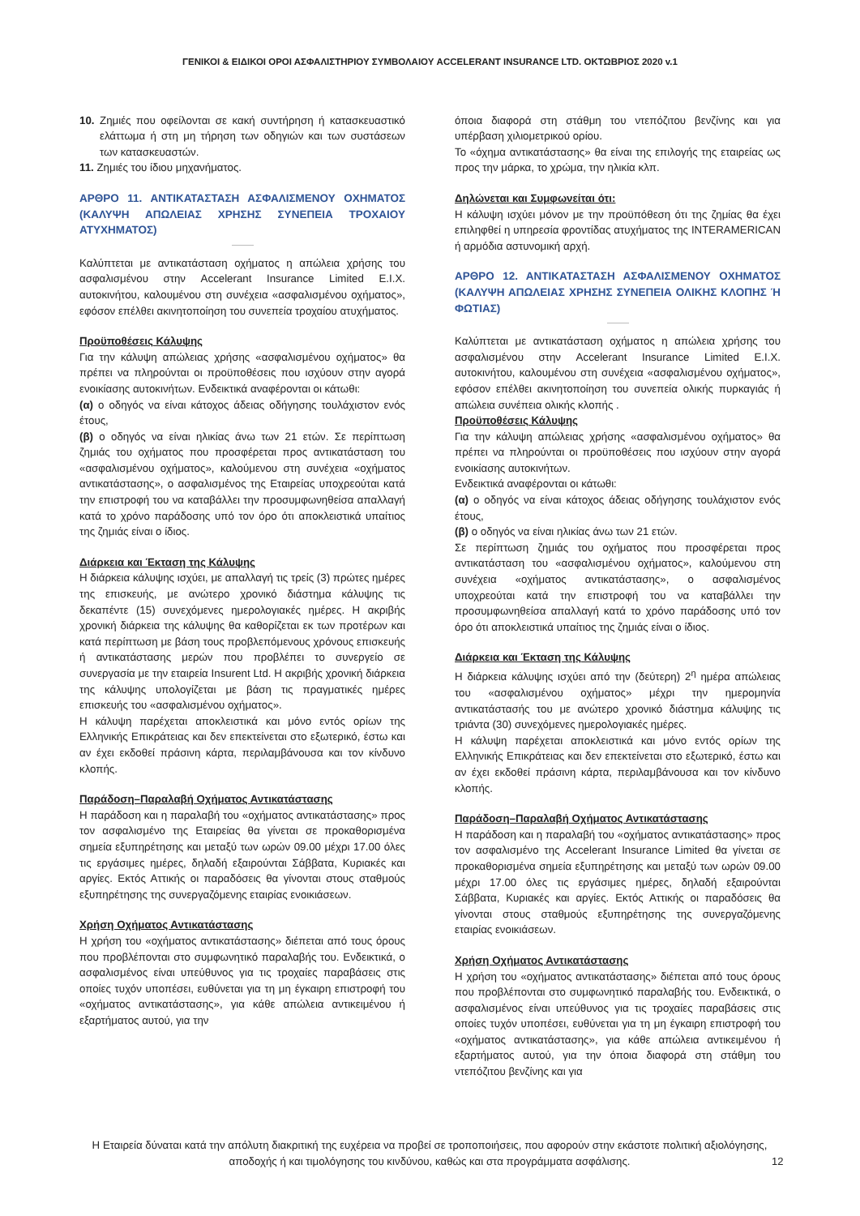ΓΕΝΙΚΟΙ & ΕΙΔΙΚΟΙ ΟΡΟΙ ΑΣΦΑΛΙΣΤΗΡΙΟΥ ΣΥΜΒΟΛΑΙΟΥ ACCELERANT INSURANCE LTD. ΟΚΤΩΒΡΙΟΣ 2020 v.1
10. Ζημιές που οφείλονται σε κακή συντήρηση ή κατασκευαστικό ελάττωμα ή στη μη τήρηση των οδηγιών και των συστάσεων των κατασκευαστών.
11. Ζημιές του ίδιου μηχανήματος.
ΑΡΘΡΟ 11. ΑΝΤΙΚΑΤΑΣΤΑΣΗ ΑΣΦΑΛΙΣΜΕΝΟΥ ΟΧΗΜΑΤΟΣ (ΚΑΛΥΨΗ ΑΠΩΛΕΙΑΣ ΧΡΗΣΗΣ ΣΥΝΕΠΕΙΑ ΤΡΟΧΑΙΟΥ ΑΤΥΧΗΜΑΤΟΣ)
Καλύπτεται με αντικατάσταση οχήματος η απώλεια χρήσης του ασφαλισμένου στην Accelerant Insurance Limited Ε.Ι.Χ. αυτοκινήτου, καλουμένου στη συνέχεια «ασφαλισμένου οχήματος», εφόσον επέλθει ακινητοποίηση του συνεπεία τροχαίου ατυχήματος.
Προϋποθέσεις Κάλυψης
Για την κάλυψη απώλειας χρήσης «ασφαλισμένου οχήματος» θα πρέπει να πληρούνται οι προϋποθέσεις που ισχύουν στην αγορά ενοικίασης αυτοκινήτων. Ενδεικτικά αναφέρονται οι κάτωθι:
(α) ο οδηγός να είναι κάτοχος άδειας οδήγησης τουλάχιστον ενός έτους,
(β) ο οδηγός να είναι ηλικίας άνω των 21 ετών. Σε περίπτωση ζημιάς του οχήματος που προσφέρεται προς αντικατάσταση του «ασφαλισμένου οχήματος», καλούμενου στη συνέχεια «οχήματος αντικατάστασης», ο ασφαλισμένος της Εταιρείας υποχρεούται κατά την επιστροφή του να καταβάλλει την προσυμφωνηθείσα απαλλαγή κατά το χρόνο παράδοσης υπό τον όρο ότι αποκλειστικά υπαίτιος της ζημιάς είναι ο ίδιος.
Διάρκεια και Έκταση της Κάλυψης
Η διάρκεια κάλυψης ισχύει, με απαλλαγή τις τρείς (3) πρώτες ημέρες της επισκευής, με ανώτερο χρονικό διάστημα κάλυψης τις δεκαπέντε (15) συνεχόμενες ημερολογιακές ημέρες. Η ακριβής χρονική διάρκεια της κάλυψης θα καθορίζεται εκ των προτέρων και κατά περίπτωση με βάση τους προβλεπόμενους χρόνους επισκευής ή αντικατάστασης μερών που προβλέπει το συνεργείο σε συνεργασία με την εταιρεία Insurent Ltd. Η ακριβής χρονική διάρκεια της κάλυψης υπολογίζεται με βάση τις πραγματικές ημέρες επισκευής του «ασφαλισμένου οχήματος».
Η κάλυψη παρέχεται αποκλειστικά και μόνο εντός ορίων της Ελληνικής Επικράτειας και δεν επεκτείνεται στο εξωτερικό, έστω και αν έχει εκδοθεί πράσινη κάρτα, περιλαμβάνουσα και τον κίνδυνο κλοπής.
Παράδοση–Παραλαβή Οχήματος Αντικατάστασης
Η παράδοση και η παραλαβή του «οχήματος αντικατάστασης» προς τον ασφαλισμένο της Εταιρείας θα γίνεται σε προκαθορισμένα σημεία εξυπηρέτησης και μεταξύ των ωρών 09.00 μέχρι 17.00 όλες τις εργάσιμες ημέρες, δηλαδή εξαιρούνται Σάββατα, Κυριακές και αργίες. Εκτός Αττικής οι παραδόσεις θα γίνονται στους σταθμούς εξυπηρέτησης της συνεργαζόμενης εταιρίας ενοικιάσεων.
Χρήση Οχήματος Αντικατάστασης
Η χρήση του «οχήματος αντικατάστασης» διέπεται από τους όρους που προβλέπονται στο συμφωνητικό παραλαβής του. Ενδεικτικά, ο ασφαλισμένος είναι υπεύθυνος για τις τροχαίες παραβάσεις στις οποίες τυχόν υποπέσει, ευθύνεται για τη μη έγκαιρη επιστροφή του «οχήματος αντικατάστασης», για κάθε απώλεια αντικειμένου ή εξαρτήματος αυτού, για την
όποια διαφορά στη στάθμη του ντεπόζιτου βενζίνης και για υπέρβαση χιλιομετρικού ορίου.
Το «όχημα αντικατάστασης» θα είναι της επιλογής της εταιρείας ως προς την μάρκα, το χρώμα, την ηλικία κλπ.
Δηλώνεται και Συμφωνείται ότι:
Η κάλυψη ισχύει μόνον με την προϋπόθεση ότι της ζημίας θα έχει επιληφθεί η υπηρεσία φροντίδας ατυχήματος της INTERAMERICAN ή αρμόδια αστυνομική αρχή.
ΑΡΘΡΟ 12. ΑΝΤΙΚΑΤΑΣΤΑΣΗ ΑΣΦΑΛΙΣΜΕΝΟΥ ΟΧΗΜΑΤΟΣ (ΚΑΛΥΨΗ ΑΠΩΛΕΙΑΣ ΧΡΗΣΗΣ ΣΥΝΕΠΕΙΑ ΟΛΙΚΗΣ ΚΛΟΠΗΣ Ή ΦΩΤΙΑΣ)
Καλύπτεται με αντικατάσταση οχήματος η απώλεια χρήσης του ασφαλισμένου στην Accelerant Insurance Limited Ε.Ι.Χ. αυτοκινήτου, καλουμένου στη συνέχεια «ασφαλισμένου οχήματος», εφόσον επέλθει ακινητοποίηση του συνεπεία ολικής πυρκαγιάς ή απώλεια συνέπεια ολικής κλοπής .
Προϋποθέσεις Κάλυψης
Για την κάλυψη απώλειας χρήσης «ασφαλισμένου οχήματος» θα πρέπει να πληρούνται οι προϋποθέσεις που ισχύουν στην αγορά ενοικίασης αυτοκινήτων.
Ενδεικτικά αναφέρονται οι κάτωθι:
(α) ο οδηγός να είναι κάτοχος άδειας οδήγησης τουλάχιστον ενός έτους,
(β) ο οδηγός να είναι ηλικίας άνω των 21 ετών.
Σε περίπτωση ζημιάς του οχήματος που προσφέρεται προς αντικατάσταση του «ασφαλισμένου οχήματος», καλούμενου στη συνέχεια «οχήματος αντικατάστασης», ο ασφαλισμένος υποχρεούται κατά την επιστροφή του να καταβάλλει την προσυμφωνηθείσα απαλλαγή κατά το χρόνο παράδοσης υπό τον όρο ότι αποκλειστικά υπαίτιος της ζημιάς είναι ο ίδιος.
Διάρκεια και Έκταση της Κάλυψης
Η διάρκεια κάλυψης ισχύει από την (δεύτερη) 2<sup>η</sup> ημέρα απώλειας του «ασφαλισμένου οχήματος» μέχρι την ημερομηνία αντικατάστασής του με ανώτερο χρονικό διάστημα κάλυψης τις τριάντα (30) συνεχόμενες ημερολογιακές ημέρες.
Η κάλυψη παρέχεται αποκλειστικά και μόνο εντός ορίων της Ελληνικής Επικράτειας και δεν επεκτείνεται στο εξωτερικό, έστω και αν έχει εκδοθεί πράσινη κάρτα, περιλαμβάνουσα και τον κίνδυνο κλοπής.
Παράδοση–Παραλαβή Οχήματος Αντικατάστασης
Η παράδοση και η παραλαβή του «οχήματος αντικατάστασης» προς τον ασφαλισμένο της Accelerant Insurance Limited θα γίνεται σε προκαθορισμένα σημεία εξυπηρέτησης και μεταξύ των ωρών 09.00 μέχρι 17.00 όλες τις εργάσιμες ημέρες, δηλαδή εξαιρούνται Σάββατα, Κυριακές και αργίες. Εκτός Αττικής οι παραδόσεις θα γίνονται στους σταθμούς εξυπηρέτησης της συνεργαζόμενης εταιρίας ενοικιάσεων.
Χρήση Οχήματος Αντικατάστασης
Η χρήση του «οχήματος αντικατάστασης» διέπεται από τους όρους που προβλέπονται στο συμφωνητικό παραλαβής του. Ενδεικτικά, ο ασφαλισμένος είναι υπεύθυνος για τις τροχαίες παραβάσεις στις οποίες τυχόν υποπέσει, ευθύνεται για τη μη έγκαιρη επιστροφή του «οχήματος αντικατάστασης», για κάθε απώλεια αντικειμένου ή εξαρτήματος αυτού, για την όποια διαφορά στη στάθμη του ντεπόζιτου βενζίνης και για
Η Εταιρεία δύναται κατά την απόλυτη διακριτική της ευχέρεια να προβεί σε τροποποιήσεις, που αφορούν στην εκάστοτε πολιτική αξιολόγησης, αποδοχής ή και τιμολόγησης του κινδύνου, καθώς και στα προγράμματα ασφάλισης.
12